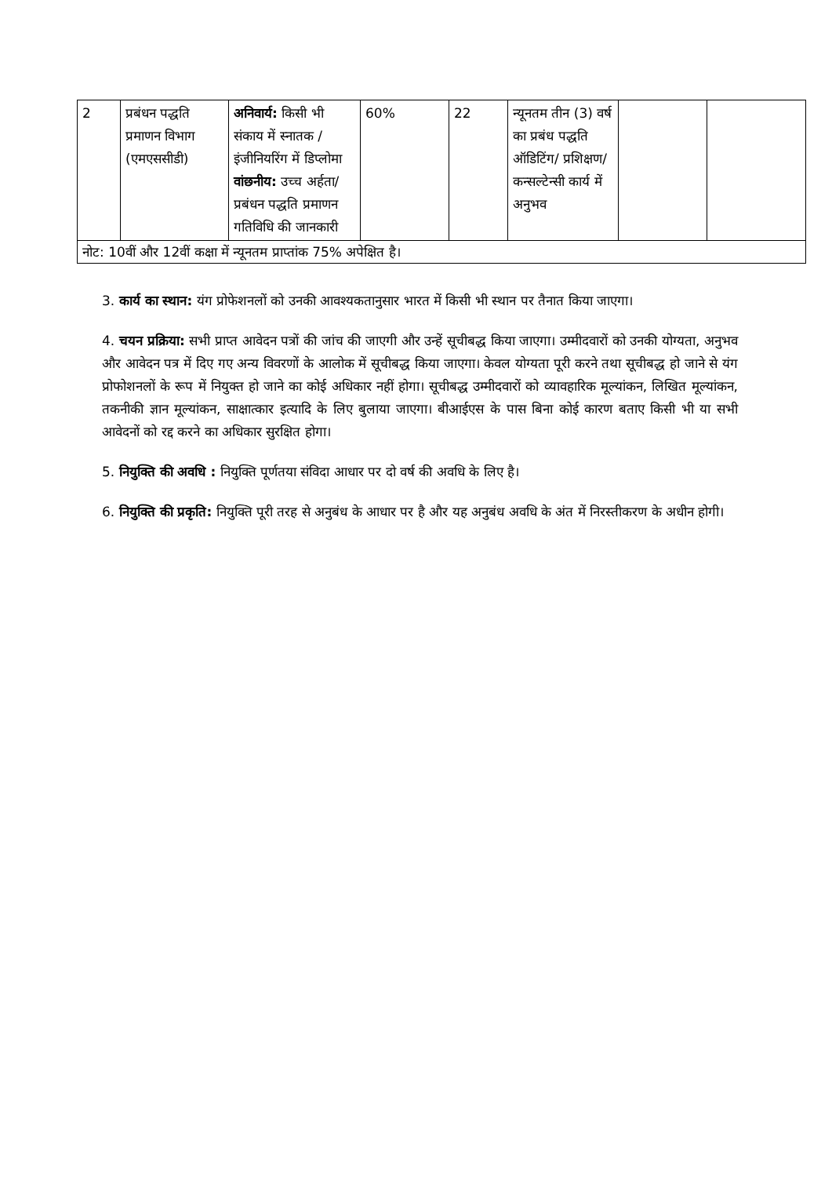| 2 | प्रबंधन पद्धति प्रमाणन विभाग (एमएससीडी) | अनिवार्य: किसी भी संकाय में स्नातक /इंजीनियरिंग में डिप्लोमा वांछनीय: उच्च अर्हता/प्रबंधन पद्धति प्रमाणन गतिविधि की जानकारी | 60% | 22 | न्यूनतम तीन (3) वर्ष का प्रबंध पद्धति ऑडिटिंग/ प्रशिक्षण/ कन्सल्टेन्सी कार्य में अनुभव | | |
| नोट: 10वीं और 12वीं कक्षा में न्यूनतम प्राप्तांक 75% अपेक्षित है। | | | | | | | |
3. कार्य का स्थान: यंग प्रोफेशनलों को उनकी आवश्यकतानुसार भारत में किसी भी स्थान पर तैनात किया जाएगा।
4. चयन प्रक्रिया: सभी प्राप्त आवेदन पत्रों की जांच की जाएगी और उन्हें सूचीबद्ध किया जाएगा। उम्मीदवारों को उनकी योग्यता, अनुभव और आवेदन पत्र में दिए गए अन्य विवरणों के आलोक में सूचीबद्ध किया जाएगा। केवल योग्यता पूरी करने तथा सूचीबद्ध हो जाने से यंग प्रोफोशनलों के रूप में नियुक्त हो जाने का कोई अधिकार नहीं होगा। सूचीबद्ध उम्मीदवारों को व्यावहारिक मूल्यांकन, लिखित मूल्यांकन, तकनीकी ज्ञान मूल्यांकन, साक्षात्कार इत्यादि के लिए बुलाया जाएगा। बीआईएस के पास बिना कोई कारण बताए किसी भी या सभी आवेदनों को रद्द करने का अधिकार सुरक्षित होगा।
5. नियुक्ति की अवधि : नियुक्ति पूर्णतया संविदा आधार पर दो वर्ष की अवधि के लिए है।
6. नियुक्ति की प्रकृति: नियुक्ति पूरी तरह से अनुबंध के आधार पर है और यह अनुबंध अवधि के अंत में निरस्तीकरण के अधीन होगी।